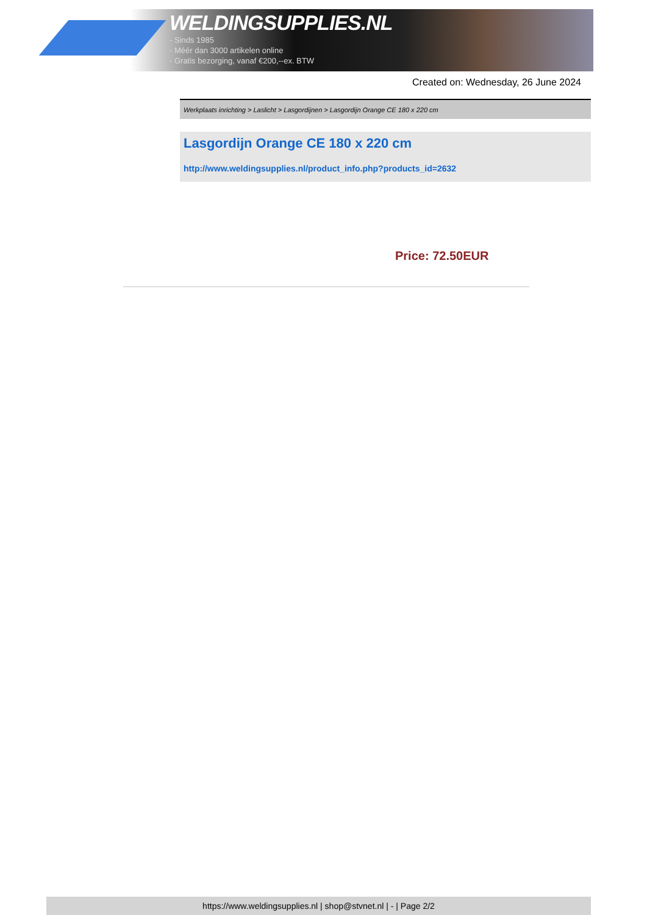WELDINGSUPPLIES.NL
- Sinds 1985
- Méér dan 3000 artikelen online
- Gratis bezorging, vanaf €200,--ex. BTW
Created on: Wednesday, 26 June 2024
Werkplaats inrichting > Laslicht > Lasgordijnen > Lasgordijn Orange CE 180 x 220 cm
Lasgordijn Orange CE 180 x 220 cm
http://www.weldingsupplies.nl/product_info.php?products_id=2632
Price: 72.50EUR
https://www.weldingsupplies.nl | shop@stvnet.nl | - | Page 2/2